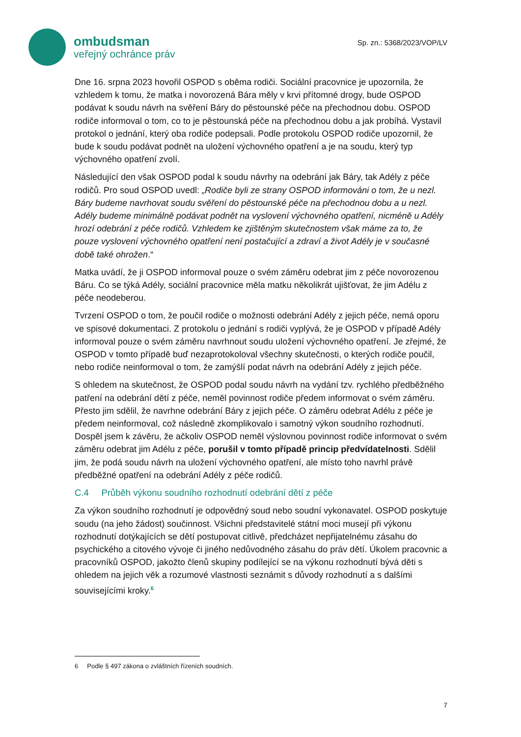ombudsman
veřejný ochránce práv
Sp. zn.: 5368/2023/VOP/LV
Dne 16. srpna 2023 hovořil OSPOD s oběma rodiči. Sociální pracovnice je upozornila, že vzhledem k tomu, že matka i novorozená Bára měly v krvi přítomné drogy, bude OSPOD podávat k soudu návrh na svěření Báry do pěstounské péče na přechodnou dobu. OSPOD rodiče informoval o tom, co to je pěstounská péče na přechodnou dobu a jak probíhá. Vystavil protokol o jednání, který oba rodiče podepsali. Podle protokolu OSPOD rodiče upozornil, že bude k soudu podávat podnět na uložení výchovného opatření a je na soudu, který typ výchovného opatření zvolí.
Následující den však OSPOD podal k soudu návrhy na odebrání jak Báry, tak Adély z péče rodičů. Pro soud OSPOD uvedl: „Rodiče byli ze strany OSPOD informováni o tom, že u nezl. Báry budeme navrhovat soudu svěření do pěstounské péče na přechodnou dobu a u nezl. Adély budeme minimálně podávat podnět na vyslovení výchovného opatření, nicméně u Adély hrozí odebrání z péče rodičů. Vzhledem ke zjištěným skutečnostem však máme za to, že pouze vyslovení výchovného opatření není postačující a zdraví a život Adély je v současné době také ohrožen.“
Matka uvádí, že ji OSPOD informoval pouze o svém záměru odebrat jim z péče novorozenou Báru. Co se týká Adély, sociální pracovnice měla matku několikrát ujišťovat, že jim Adélu z péče neodeberou.
Tvrzení OSPOD o tom, že poučil rodiče o možnosti odebrání Adély z jejich péče, nemá oporu ve spisové dokumentaci. Z protokolu o jednání s rodiči vyplývá, že je OSPOD v případě Adély informoval pouze o svém záměru navrhnout soudu uložení výchovného opatření. Je zřejmé, že OSPOD v tomto případě buď nezaprotokoloval všechny skutečnosti, o kterých rodiče poučil, nebo rodiče neinformoval o tom, že zamýšlí podat návrh na odebrání Adély z jejich péče.
S ohledem na skutečnost, že OSPOD podal soudu návrh na vydání tzv. rychlého předběžného patření na odebrání dětí z péče, neměl povinnost rodiče předem informovat o svém záměru. Přesto jim sdělil, že navrhne odebrání Báry z jejich péče. O záměru odebrat Adélu z péče je předem neinformoval, což následně zkomplikovalo i samotný výkon soudního rozhodnutí. Dospěl jsem k závěru, že ačkoliv OSPOD neměl výslovnou povinnost rodiče informovat o svém záměru odebrat jim Adélu z péče, porušil v tomto případě princip předvídatelnosti. Sdělil jim, že podá soudu návrh na uložení výchovného opatření, ale místo toho navrhl právě předběžné opatření na odebrání Adély z péče rodičů.
C.4 Průběh výkonu soudního rozhodnutí odebrání dětí z péče
Za výkon soudního rozhodnutí je odpovědný soud nebo soudní vykonavatel. OSPOD poskytuje soudu (na jeho žádost) součinnost. Všichni představitelé státní moci musejí při výkonu rozhodnutí dotýkajících se dětí postupovat citlivě, předcházet nepřijatelnému zásahu do psychického a citového vývoje či jiného nedůvodného zásahu do práv dětí. Úkolem pracovnic a pracovníků OSPOD, jakožto členů skupiny podílející se na výkonu rozhodnutí bývá děti s ohledem na jejich věk a rozumové vlastnosti seznámit s důvody rozhodnutí a s dalšími souvisejícími kroky.<sup>6</sup>
6 Podle § 497 zákona o zvláštních řízeních soudních.
7